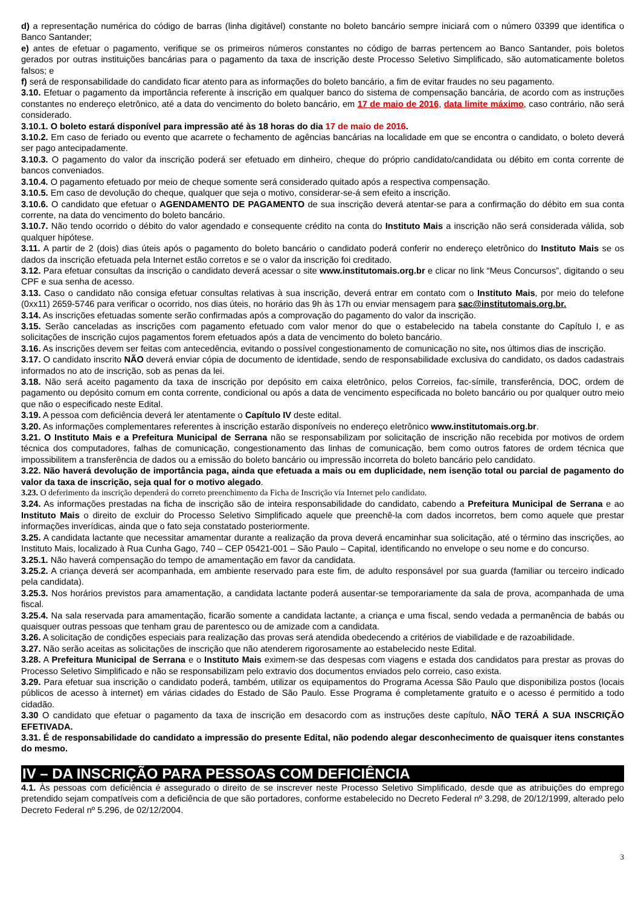d) a representação numérica do código de barras (linha digitável) constante no boleto bancário sempre iniciará com o número 03399 que identifica o Banco Santander;
e) antes de efetuar o pagamento, verifique se os primeiros números constantes no código de barras pertencem ao Banco Santander, pois boletos gerados por outras instituições bancárias para o pagamento da taxa de inscrição deste Processo Seletivo Simplificado, são automaticamente boletos falsos; e
f) será de responsabilidade do candidato ficar atento para as informações do boleto bancário, a fim de evitar fraudes no seu pagamento.
3.10. Efetuar o pagamento da importância referente à inscrição em qualquer banco do sistema de compensação bancária, de acordo com as instruções constantes no endereço eletrônico, até a data do vencimento do boleto bancário, em 17 de maio de 2016, data limite máximo, caso contrário, não será considerado.
3.10.1. O boleto estará disponível para impressão até às 18 horas do dia 17 de maio de 2016.
3.10.2. Em caso de feriado ou evento que acarrete o fechamento de agências bancárias na localidade em que se encontra o candidato, o boleto deverá ser pago antecipadamente.
3.10.3. O pagamento do valor da inscrição poderá ser efetuado em dinheiro, cheque do próprio candidato/candidata ou débito em conta corrente de bancos conveniados.
3.10.4. O pagamento efetuado por meio de cheque somente será considerado quitado após a respectiva compensação.
3.10.5. Em caso de devolução do cheque, qualquer que seja o motivo, considerar-se-á sem efeito a inscrição.
3.10.6. O candidato que efetuar o AGENDAMENTO DE PAGAMENTO de sua inscrição deverá atentar-se para a confirmação do débito em sua conta corrente, na data do vencimento do boleto bancário.
3.10.7. Não tendo ocorrido o débito do valor agendado e consequente crédito na conta do Instituto Mais a inscrição não será considerada válida, sob qualquer hipótese.
3.11. A partir de 2 (dois) dias úteis após o pagamento do boleto bancário o candidato poderá conferir no endereço eletrônico do Instituto Mais se os dados da inscrição efetuada pela Internet estão corretos e se o valor da inscrição foi creditado.
3.12. Para efetuar consultas da inscrição o candidato deverá acessar o site www.institutomais.org.br e clicar no link “Meus Concursos”, digitando o seu CPF e sua senha de acesso.
3.13. Caso o candidato não consiga efetuar consultas relativas à sua inscrição, deverá entrar em contato com o Instituto Mais, por meio do telefone (0xx11) 2659-5746 para verificar o ocorrido, nos dias úteis, no horário das 9h às 17h ou enviar mensagem para sac@institutomais.org.br.
3.14. As inscrições efetuadas somente serão confirmadas após a comprovação do pagamento do valor da inscrição.
3.15. Serão canceladas as inscrições com pagamento efetuado com valor menor do que o estabelecido na tabela constante do Capítulo I, e as solicitações de inscrição cujos pagamentos forem efetuados após a data de vencimento do boleto bancário.
3.16. As inscrições devem ser feitas com antecedência, evitando o possível congestionamento de comunicação no site, nos últimos dias de inscrição.
3.17. O candidato inscrito NÃO deverá enviar cópia de documento de identidade, sendo de responsabilidade exclusiva do candidato, os dados cadastrais informados no ato de inscrição, sob as penas da lei.
3.18. Não será aceito pagamento da taxa de inscrição por depósito em caixa eletrônico, pelos Correios, fac-símile, transferência, DOC, ordem de pagamento ou depósito comum em conta corrente, condicional ou após a data de vencimento especificada no boleto bancário ou por qualquer outro meio que não o especificado neste Edital.
3.19. A pessoa com deficiência deverá ler atentamente o Capítulo IV deste edital.
3.20. As informações complementares referentes à inscrição estarão disponíveis no endereço eletrônico www.institutomais.org.br.
3.21. O Instituto Mais e a Prefeitura Municipal de Serrana não se responsabilizam por solicitação de inscrição não recebida por motivos de ordem técnica dos computadores, falhas de comunicação, congestionamento das linhas de comunicação, bem como outros fatores de ordem técnica que impossibilitem a transferência de dados ou a emissão do boleto bancário ou impressão incorreta do boleto bancário pelo candidato.
3.22. Não haverá devolução de importância paga, ainda que efetuada a mais ou em duplicidade, nem isenção total ou parcial de pagamento do valor da taxa de inscrição, seja qual for o motivo alegado.
3.23. O deferimento da inscrição dependerá do correto preenchimento da Ficha de Inscrição via Internet pelo candidato.
3.24. As informações prestadas na ficha de inscrição são de inteira responsabilidade do candidato, cabendo a Prefeitura Municipal de Serrana e ao Instituto Mais o direito de excluir do Processo Seletivo Simplificado aquele que preenchê-la com dados incorretos, bem como aquele que prestar informações inverídicas, ainda que o fato seja constatado posteriormente.
3.25. A candidata lactante que necessitar amamentar durante a realização da prova deverá encaminhar sua solicitação, até o término das inscrições, ao Instituto Mais, localizado à Rua Cunha Gago, 740 – CEP 05421-001 – São Paulo – Capital, identificando no envelope o seu nome e do concurso.
3.25.1. Não haverá compensação do tempo de amamentação em favor da candidata.
3.25.2. A criança deverá ser acompanhada, em ambiente reservado para este fim, de adulto responsável por sua guarda (familiar ou terceiro indicado pela candidata).
3.25.3. Nos horários previstos para amamentação, a candidata lactante poderá ausentar-se temporariamente da sala de prova, acompanhada de uma fiscal.
3.25.4. Na sala reservada para amamentação, ficarão somente a candidata lactante, a criança e uma fiscal, sendo vedada a permanência de babás ou quaisquer outras pessoas que tenham grau de parentesco ou de amizade com a candidata.
3.26. A solicitação de condições especiais para realização das provas será atendida obedecendo a critérios de viabilidade e de razoabilidade.
3.27. Não serão aceitas as solicitações de inscrição que não atenderem rigorosamente ao estabelecido neste Edital.
3.28. A Prefeitura Municipal de Serrana e o Instituto Mais eximem-se das despesas com viagens e estada dos candidatos para prestar as provas do Processo Seletivo Simplificado e não se responsabilizam pelo extravio dos documentos enviados pelo correio, caso exista.
3.29. Para efetuar sua inscrição o candidato poderá, também, utilizar os equipamentos do Programa Acessa São Paulo que disponibiliza postos (locais públicos de acesso à internet) em várias cidades do Estado de São Paulo. Esse Programa é completamente gratuito e o acesso é permitido a todo cidadão.
3.30 O candidato que efetuar o pagamento da taxa de inscrição em desacordo com as instruções deste capítulo, NÃO TERÁ A SUA INSCRIÇÃO EFETIVADA.
3.31. É de responsabilidade do candidato a impressão do presente Edital, não podendo alegar desconhecimento de quaisquer itens constantes do mesmo.
IV – DA INSCRIÇÃO PARA PESSOAS COM DEFICIÊNCIA
4.1. Às pessoas com deficiência é assegurado o direito de se inscrever neste Processo Seletivo Simplificado, desde que as atribuições do emprego pretendido sejam compatíveis com a deficiência de que são portadores, conforme estabelecido no Decreto Federal nº 3.298, de 20/12/1999, alterado pelo Decreto Federal nº 5.296, de 02/12/2004.
3